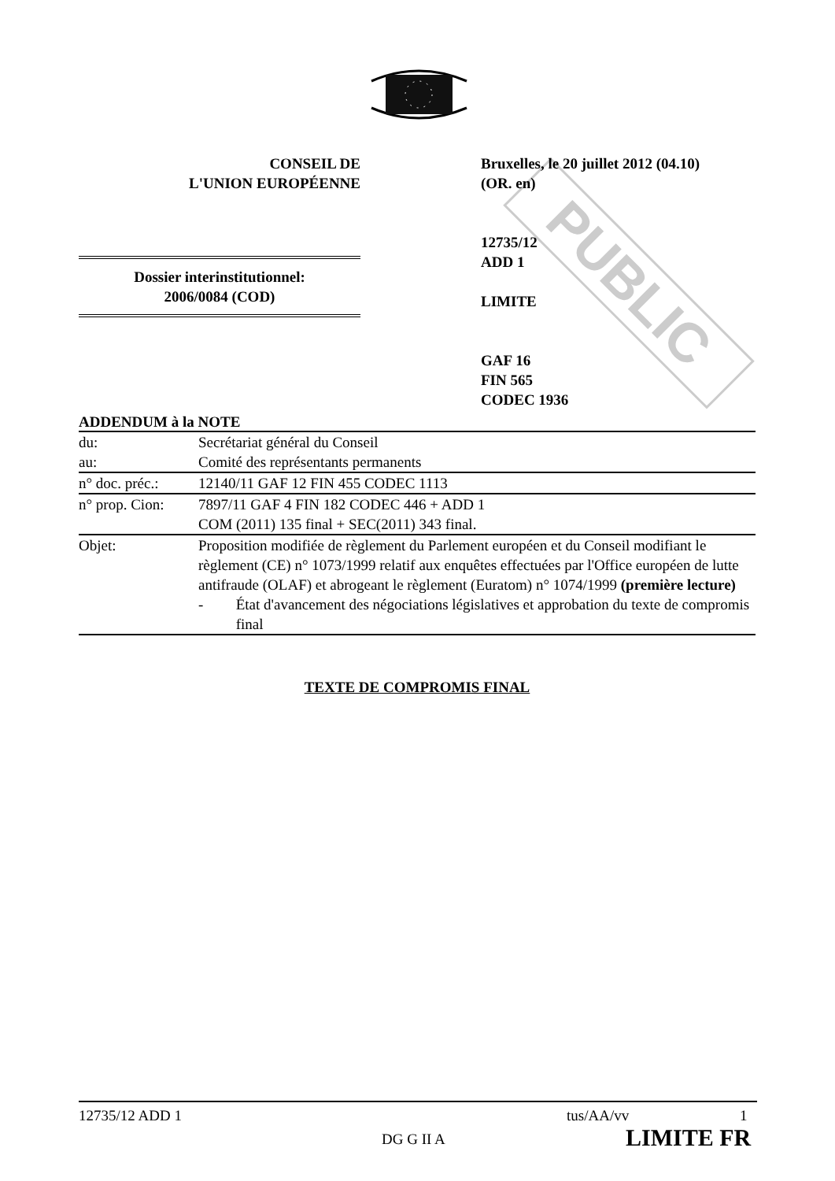PUBLIC
CONSEIL DE
L'UNION EUROPÉENNE
Bruxelles, le 20 juillet 2012 (04.10)
(OR. en)
12735/12
ADD 1
LIMITE
GAF 16
FIN 565
CODEC 1936
Dossier interinstitutionnel:
2006/0084 (COD)
ADDENDUM à la NOTE
| du: | Secrétariat général du Conseil |
| au: | Comité des représentants permanents |
| n° doc. préc.: | 12140/11 GAF 12 FIN 455 CODEC 1113 |
| n° prop. Cion: | 7897/11 GAF 4 FIN 182 CODEC 446 + ADD 1 COM (2011) 135 final + SEC(2011) 343 final. |
| Objet: | Proposition modifiée de règlement du Parlement européen et du Conseil modifiant le règlement (CE) n° 1073/1999 relatif aux enquêtes effectuées par l'Office européen de lutte antifraude (OLAF) et abrogeant le règlement (Euratom) n° 1074/1999 (première lecture) - État d'avancement des négociations législatives et approbation du texte de compromis final |
TEXTE DE COMPROMIS FINAL
12735/12 ADD 1 tus/AA/vv 1
DG G II A LIMITE FR